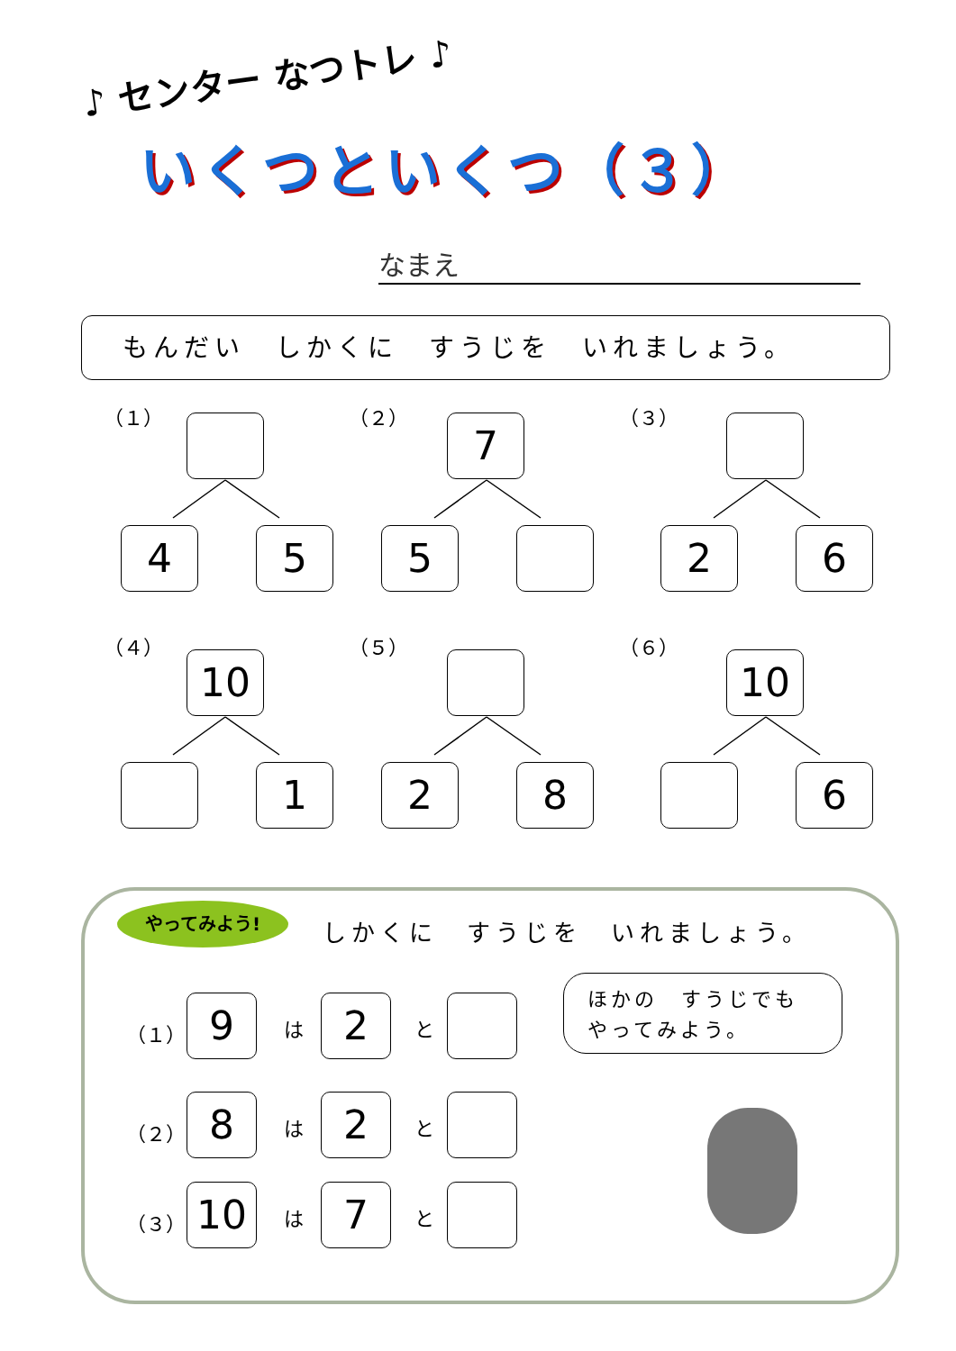♪ センター なつトレ ♪
いくつといくつ（３）
なまえ
もんだい　しかくに　すうじを　いれましょう。
（１）
4 5
（２）
7
5
（３）
2 6
（４）
10
1
（５）
2 8
（６）
10
6
やってみよう!
しかくに　すうじを　いれましょう。
（１） 9 は 2 と
（２） 8 は 2 と
（３） 10 は 7 と
ほかの　すうじでも
やってみよう。